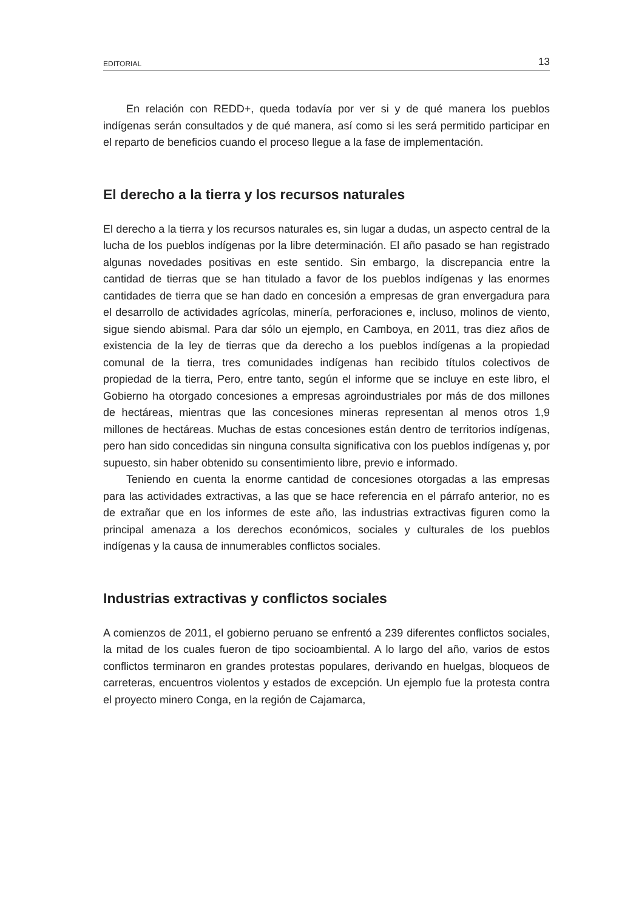EDITORIAL 13
En relación con REDD+, queda todavía por ver si y de qué manera los pueblos indígenas serán consultados y de qué manera, así como si les será permitido participar en el reparto de beneficios cuando el proceso llegue a la fase de implementación.
El derecho a la tierra y los recursos naturales
El derecho a la tierra y los recursos naturales es, sin lugar a dudas, un aspecto central de la lucha de los pueblos indígenas por la libre determinación. El año pasado se han registrado algunas novedades positivas en este sentido. Sin embargo, la discrepancia entre la cantidad de tierras que se han titulado a favor de los pueblos indígenas y las enormes cantidades de tierra que se han dado en concesión a empresas de gran envergadura para el desarrollo de actividades agrícolas, minería, perforaciones e, incluso, molinos de viento, sigue siendo abismal. Para dar sólo un ejemplo, en Camboya, en 2011, tras diez años de existencia de la ley de tierras que da derecho a los pueblos indígenas a la propiedad comunal de la tierra, tres comunidades indígenas han recibido títulos colectivos de propiedad de la tierra, Pero, entre tanto, según el informe que se incluye en este libro, el Gobierno ha otorgado concesiones a empresas agroindustriales por más de dos millones de hectáreas, mientras que las concesiones mineras representan al menos otros 1,9 millones de hectáreas. Muchas de estas concesiones están dentro de territorios indígenas, pero han sido concedidas sin ninguna consulta significativa con los pueblos indígenas y, por supuesto, sin haber obtenido su consentimiento libre, previo e informado.
Teniendo en cuenta la enorme cantidad de concesiones otorgadas a las empresas para las actividades extractivas, a las que se hace referencia en el párrafo anterior, no es de extrañar que en los informes de este año, las industrias extractivas figuren como la principal amenaza a los derechos económicos, sociales y culturales de los pueblos indígenas y la causa de innumerables conflictos sociales.
Industrias extractivas y conflictos sociales
A comienzos de 2011, el gobierno peruano se enfrentó a 239 diferentes conflictos sociales, la mitad de los cuales fueron de tipo socioambiental. A lo largo del año, varios de estos conflictos terminaron en grandes protestas populares, derivando en huelgas, bloqueos de carreteras, encuentros violentos y estados de excepción. Un ejemplo fue la protesta contra el proyecto minero Conga, en la región de Cajamarca,